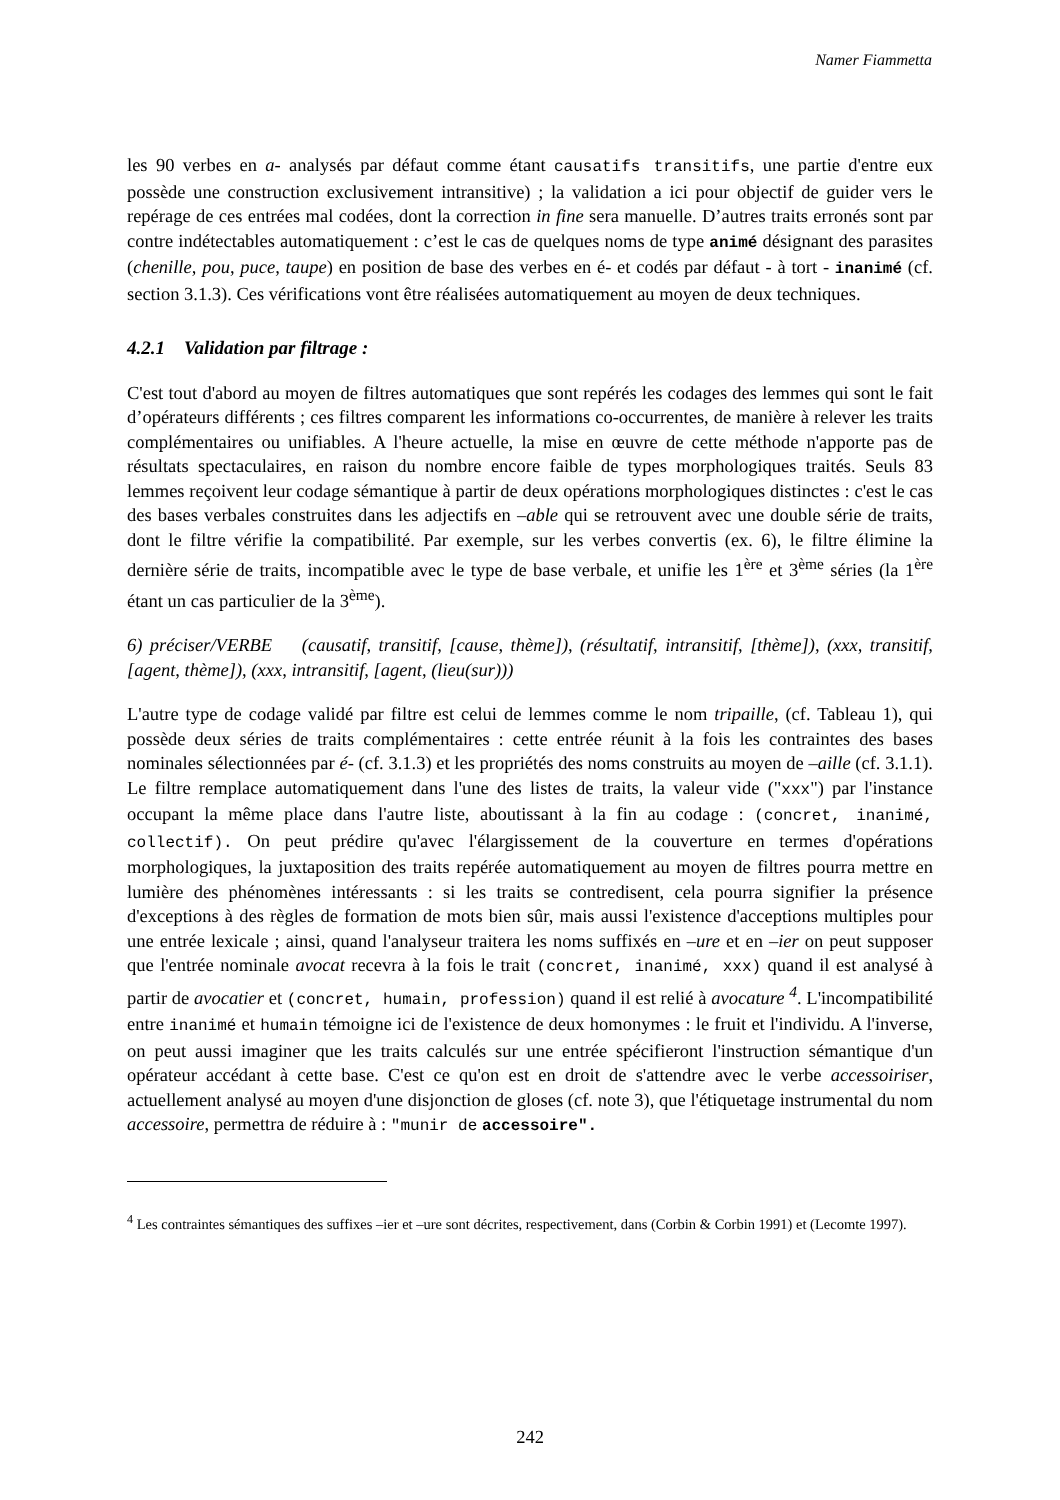Namer Fiammetta
les 90 verbes en a- analysés par défaut comme étant causatifs transitifs, une partie d'entre eux possède une construction exclusivement intransitive) ; la validation a ici pour objectif de guider vers le repérage de ces entrées mal codées, dont la correction in fine sera manuelle. D’autres traits erronés sont par contre indétectables automatiquement : c’est le cas de quelques noms de type animé désignant des parasites (chenille, pou, puce, taupe) en position de base des verbes en é- et codés par défaut - à tort - inanimé (cf. section 3.1.3). Ces vérifications vont être réalisées automatiquement au moyen de deux techniques.
4.2.1 Validation par filtrage :
C'est tout d'abord au moyen de filtres automatiques que sont repérés les codages des lemmes qui sont le fait d’opérateurs différents ; ces filtres comparent les informations co-occurrentes, de manière à relever les traits complémentaires ou unifiables. A l'heure actuelle, la mise en œuvre de cette méthode n'apporte pas de résultats spectaculaires, en raison du nombre encore faible de types morphologiques traités. Seuls 83 lemmes reçoivent leur codage sémantique à partir de deux opérations morphologiques distinctes : c'est le cas des bases verbales construites dans les adjectifs en –able qui se retrouvent avec une double série de traits, dont le filtre vérifie la compatibilité. Par exemple, sur les verbes convertis (ex. 6), le filtre élimine la dernière série de traits, incompatible avec le type de base verbale, et unifie les 1<sup>ère</sup> et 3<sup>ème</sup> séries (la 1<sup>ère</sup> étant un cas particulier de la 3<sup>ème</sup>).
6) préciser/VERBE (causatif, transitif, [cause, thème]), (résultatif, intransitif, [thème]), (xxx, transitif, [agent, thème]), (xxx, intransitif, [agent, (lieu(sur)))
L'autre type de codage validé par filtre est celui de lemmes comme le nom tripaille, (cf. Tableau 1), qui possède deux séries de traits complémentaires : cette entrée réunit à la fois les contraintes des bases nominales sélectionnées par é- (cf. 3.1.3) et les propriétés des noms construits au moyen de –aille (cf. 3.1.1). Le filtre remplace automatiquement dans l'une des listes de traits, la valeur vide ("xxx") par l'instance occupant la même place dans l'autre liste, aboutissant à la fin au codage : (concret, inanimé, collectif). On peut prédire qu'avec l'élargissement de la couverture en termes d'opérations morphologiques, la juxtaposition des traits repérée automatiquement au moyen de filtres pourra mettre en lumière des phénomènes intéressants : si les traits se contredisent, cela pourra signifier la présence d'exceptions à des règles de formation de mots bien sûr, mais aussi l'existence d'acceptions multiples pour une entrée lexicale ; ainsi, quand l'analyseur traitera les noms suffixés en –ure et en –ier on peut supposer que l'entrée nominale avocat recevra à la fois le trait (concret, inanimé, xxx) quand il est analysé à partir de avocatier et (concret, humain, profession) quand il est relié à avocature <sup>4</sup>. L'incompatibilité entre inanimé et humain témoigne ici de l'existence de deux homonymes : le fruit et l'individu. A l'inverse, on peut aussi imaginer que les traits calculés sur une entrée spécifieront l'instruction sémantique d'un opérateur accédant à cette base. C'est ce qu'on est en droit de s'attendre avec le verbe accessoiriser, actuellement analysé au moyen d'une disjonction de gloses (cf. note 3), que l'étiquetage instrumental du nom accessoire, permettra de réduire à : "munir de accessoire".
<sup>4</sup> Les contraintes sémantiques des suffixes –ier et –ure sont décrites, respectivement, dans (Corbin & Corbin 1991) et (Lecomte 1997).
242